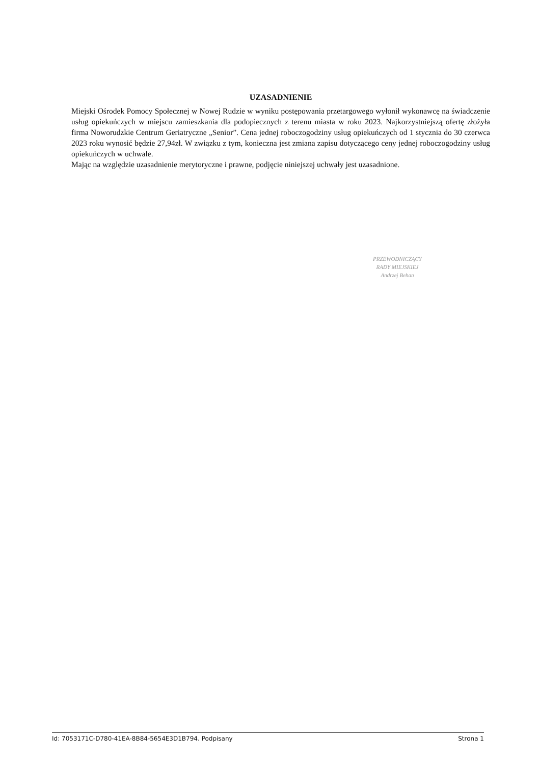UZASADNIENIE
Miejski Ośrodek Pomocy Społecznej w Nowej Rudzie w wyniku postępowania przetargowego wyłonił wykonawcę na świadczenie usług opiekuńczych w miejscu zamieszkania dla podopiecznych z terenu miasta w roku 2023. Najkorzystniejszą ofertę złożyła firma Noworudzkie Centrum Geriatryczne „Senior”. Cena jednej roboczogodziny usług opiekuńczych od 1 stycznia do 30 czerwca 2023 roku wynosić będzie 27,94zł. W związku z tym, konieczna jest zmiana zapisu dotyczącego ceny jednej roboczogodziny usług opiekuńczych w uchwale.
Mając na względzie uzasadnienie merytoryczne i prawne, podjęcie niniejszej uchwały jest uzasadnione.
PRZEWODNICZĄCY
RADY MIEJSKIEJ
Andrzej Behan
Id: 7053171C-D780-41EA-8B84-5654E3D1B794. Podpisany Strona 1